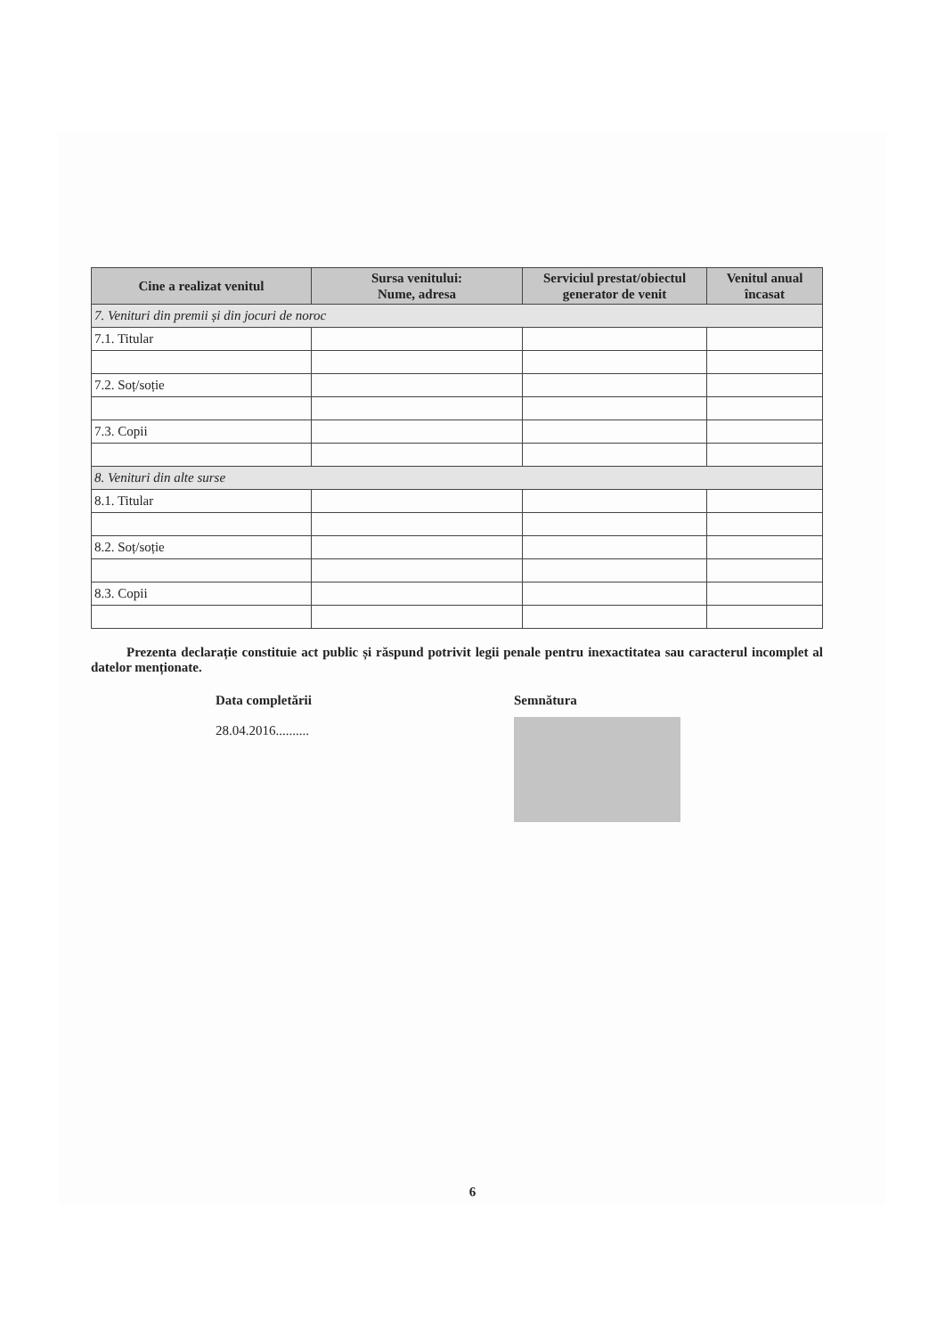| Cine a realizat venitul | Sursa venitului: Nume, adresa | Serviciul prestat/obiectul generator de venit | Venitul anual încasat |
| --- | --- | --- | --- |
| 7. Venituri din premii și din jocuri de noroc | | | |
| 7.1. Titular | | | |
| 7.2. Soț/soție | | | |
| 7.3. Copii | | | |
| 8. Venituri din alte surse | | | |
| 8.1. Titular | | | |
| 8.2. Soț/soție | | | |
| 8.3. Copii | | | |
Prezenta declarație constituie act public și răspund potrivit legii penale pentru inexactitatea sau caracterul incomplet al datelor menționate.
Data completării
28.04.2016..........
Semnătura
6